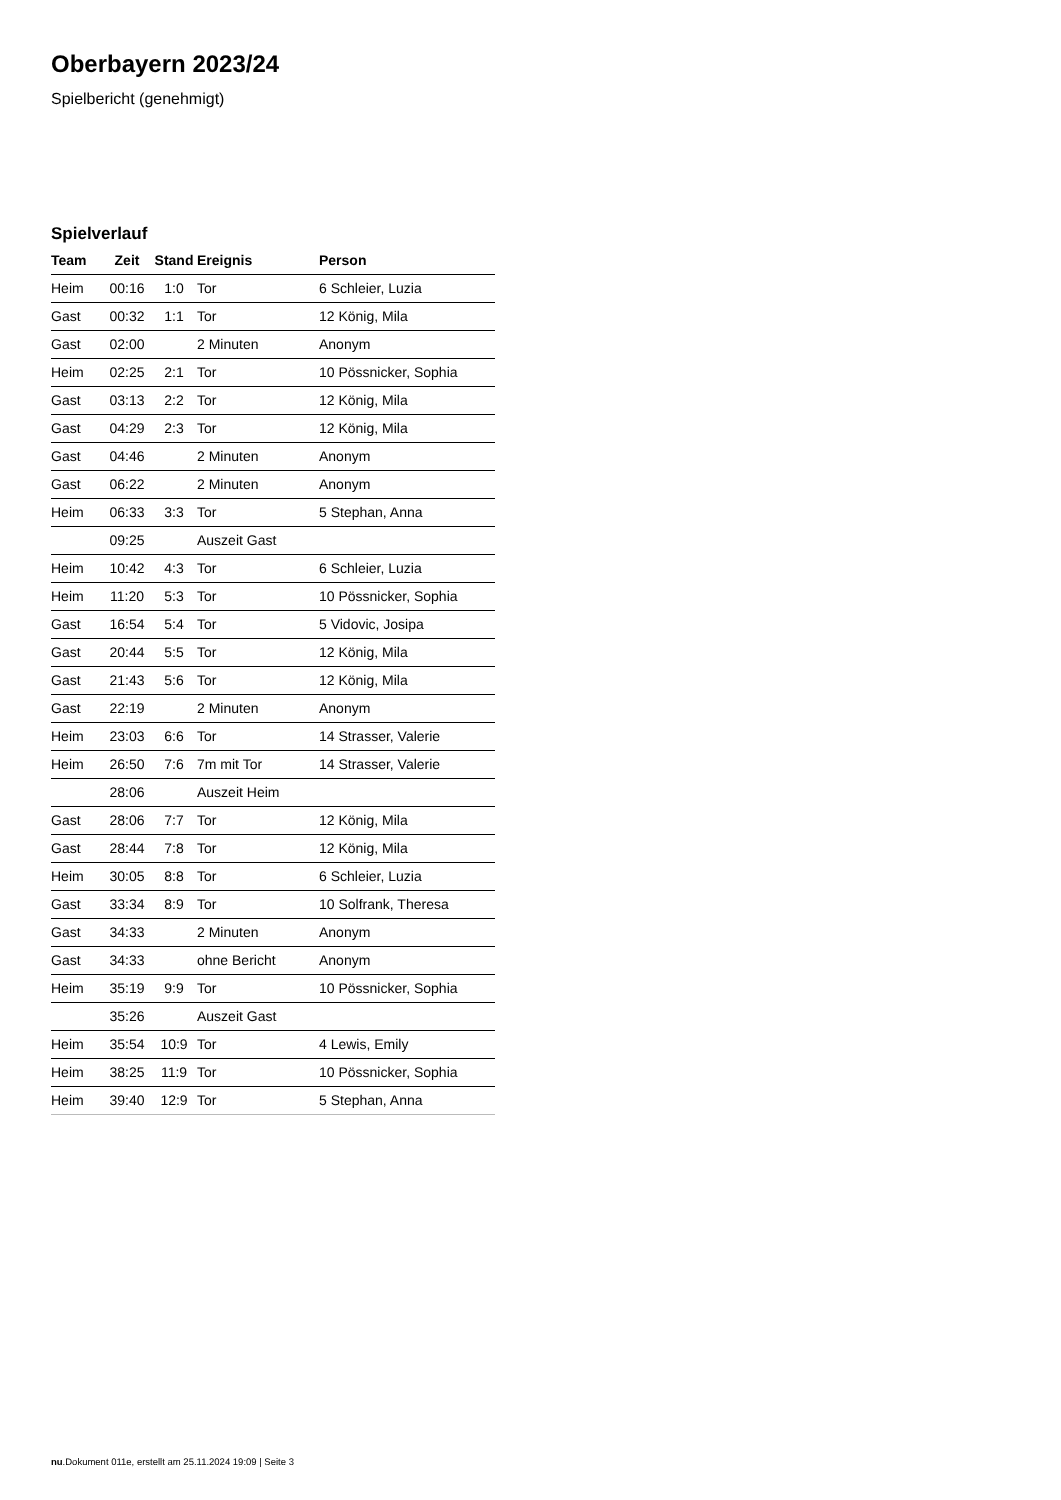Oberbayern 2023/24
Spielbericht (genehmigt)
Spielverlauf
| Team | Zeit | Stand | Ereignis | Person |
| --- | --- | --- | --- | --- |
| Heim | 00:16 | 1:0 | Tor | 6 Schleier, Luzia |
| Gast | 00:32 | 1:1 | Tor | 12 König, Mila |
| Gast | 02:00 | | 2 Minuten | Anonym |
| Heim | 02:25 | 2:1 | Tor | 10 Pössnicker, Sophia |
| Gast | 03:13 | 2:2 | Tor | 12 König, Mila |
| Gast | 04:29 | 2:3 | Tor | 12 König, Mila |
| Gast | 04:46 | | 2 Minuten | Anonym |
| Gast | 06:22 | | 2 Minuten | Anonym |
| Heim | 06:33 | 3:3 | Tor | 5 Stephan, Anna |
| | 09:25 | | Auszeit Gast | |
| Heim | 10:42 | 4:3 | Tor | 6 Schleier, Luzia |
| Heim | 11:20 | 5:3 | Tor | 10 Pössnicker, Sophia |
| Gast | 16:54 | 5:4 | Tor | 5 Vidovic, Josipa |
| Gast | 20:44 | 5:5 | Tor | 12 König, Mila |
| Gast | 21:43 | 5:6 | Tor | 12 König, Mila |
| Gast | 22:19 | | 2 Minuten | Anonym |
| Heim | 23:03 | 6:6 | Tor | 14 Strasser, Valerie |
| Heim | 26:50 | 7:6 | 7m mit Tor | 14 Strasser, Valerie |
| | 28:06 | | Auszeit Heim | |
| Gast | 28:06 | 7:7 | Tor | 12 König, Mila |
| Gast | 28:44 | 7:8 | Tor | 12 König, Mila |
| Heim | 30:05 | 8:8 | Tor | 6 Schleier, Luzia |
| Gast | 33:34 | 8:9 | Tor | 10 Solfrank, Theresa |
| Gast | 34:33 | | 2 Minuten | Anonym |
| Gast | 34:33 | | ohne Bericht | Anonym |
| Heim | 35:19 | 9:9 | Tor | 10 Pössnicker, Sophia |
| | 35:26 | | Auszeit Gast | |
| Heim | 35:54 | 10:9 | Tor | 4 Lewis, Emily |
| Heim | 38:25 | 11:9 | Tor | 10 Pössnicker, Sophia |
| Heim | 39:40 | 12:9 | Tor | 5 Stephan, Anna |
nu.Dokument 011e, erstellt am 25.11.2024 19:09 | Seite 3